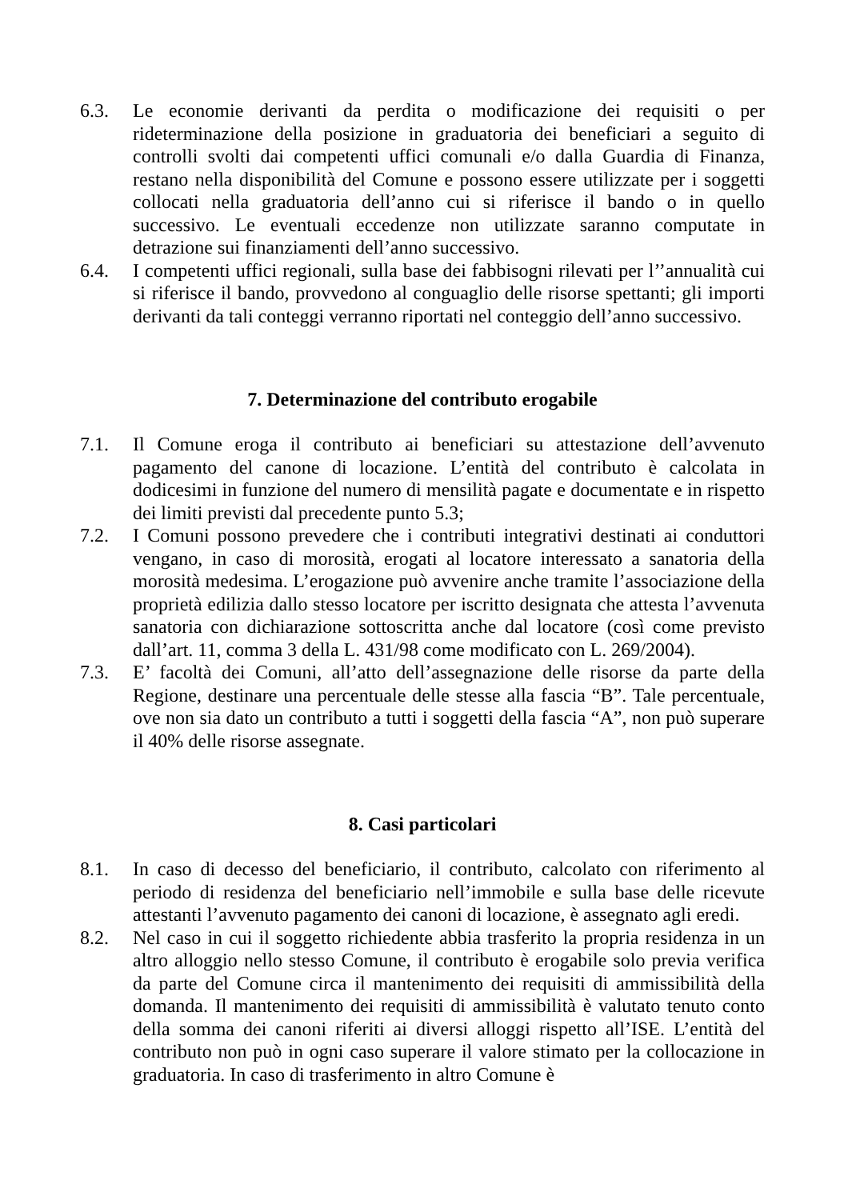6.3. Le economie derivanti da perdita o modificazione dei requisiti o per rideterminazione della posizione in graduatoria dei beneficiari a seguito di controlli svolti dai competenti uffici comunali e/o dalla Guardia di Finanza, restano nella disponibilità del Comune e possono essere utilizzate per i soggetti collocati nella graduatoria dell’anno cui si riferisce il bando o in quello successivo. Le eventuali eccedenze non utilizzate saranno computate in detrazione sui finanziamenti dell’anno successivo.
6.4. I competenti uffici regionali, sulla base dei fabbisogni rilevati per l’’annualità cui si riferisce il bando, provvedono al conguaglio delle risorse spettanti; gli importi derivanti da tali conteggi verranno riportati nel conteggio dell’anno successivo.
7. Determinazione del contributo erogabile
7.1. Il Comune eroga il contributo ai beneficiari su attestazione dell’avvenuto pagamento del canone di locazione. L’entità del contributo è calcolata in dodicesimi in funzione del numero di mensilità pagate e documentate e in rispetto dei limiti previsti dal precedente punto 5.3;
7.2. I Comuni possono prevedere che i contributi integrativi destinati ai conduttori vengano, in caso di morosità, erogati al locatore interessato a sanatoria della morosità medesima. L’erogazione può avvenire anche tramite l’associazione della proprietà edilizia dallo stesso locatore per iscritto designata che attesta l’avvenuta sanatoria con dichiarazione sottoscritta anche dal locatore (così come previsto dall’art. 11, comma 3 della L. 431/98 come modificato con L. 269/2004).
7.3. E’ facoltà dei Comuni, all’atto dell’assegnazione delle risorse da parte della Regione, destinare una percentuale delle stesse alla fascia “B”. Tale percentuale, ove non sia dato un contributo a tutti i soggetti della fascia “A”, non può superare il 40% delle risorse assegnate.
8. Casi particolari
8.1. In caso di decesso del beneficiario, il contributo, calcolato con riferimento al periodo di residenza del beneficiario nell’immobile e sulla base delle ricevute attestanti l’avvenuto pagamento dei canoni di locazione, è assegnato agli eredi.
8.2. Nel caso in cui il soggetto richiedente abbia trasferito la propria residenza in un altro alloggio nello stesso Comune, il contributo è erogabile solo previa verifica da parte del Comune circa il mantenimento dei requisiti di ammissibilità della domanda. Il mantenimento dei requisiti di ammissibilità è valutato tenuto conto della somma dei canoni riferiti ai diversi alloggi rispetto all’ISE. L’entità del contributo non può in ogni caso superare il valore stimato per la collocazione in graduatoria. In caso di trasferimento in altro Comune è